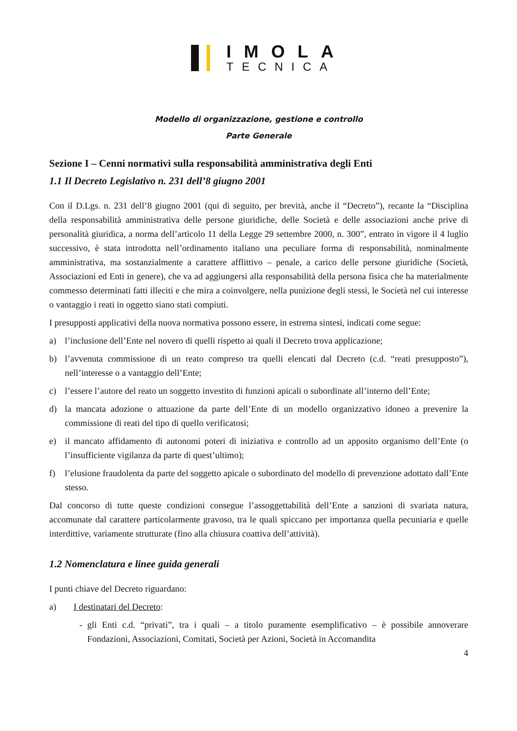IMOLA
TECNICA
Modello di organizzazione, gestione e controllo
Parte Generale
Sezione I – Cenni normativi sulla responsabilità amministrativa degli Enti
1.1 Il Decreto Legislativo n. 231 dell’8 giugno 2001
Con il D.Lgs. n. 231 dell’8 giugno 2001 (qui di seguito, per brevità, anche il “Decreto”), recante la “Disciplina della responsabilità amministrativa delle persone giuridiche, delle Società e delle associazioni anche prive di personalità giuridica, a norma dell’articolo 11 della Legge 29 settembre 2000, n. 300”, entrato in vigore il 4 luglio successivo, è stata introdotta nell’ordinamento italiano una peculiare forma di responsabilità, nominalmente amministrativa, ma sostanzialmente a carattere afflittivo – penale, a carico delle persone giuridiche (Società, Associazioni ed Enti in genere), che va ad aggiungersi alla responsabilità della persona fisica che ha materialmente commesso determinati fatti illeciti e che mira a coinvolgere, nella punizione degli stessi, le Società nel cui interesse o vantaggio i reati in oggetto siano stati compiuti.
I presupposti applicativi della nuova normativa possono essere, in estrema sintesi, indicati come segue:
a) l’inclusione dell’Ente nel novero di quelli rispetto ai quali il Decreto trova applicazione;
b) l’avvenuta commissione di un reato compreso tra quelli elencati dal Decreto (c.d. “reati presupposto”), nell’interesse o a vantaggio dell’Ente;
c) l’essere l’autore del reato un soggetto investito di funzioni apicali o subordinate all’interno dell’Ente;
d) la mancata adozione o attuazione da parte dell’Ente di un modello organizzativo idoneo a prevenire la commissione di reati del tipo di quello verificatosi;
e) il mancato affidamento di autonomi poteri di iniziativa e controllo ad un apposito organismo dell’Ente (o l’insufficiente vigilanza da parte di quest’ultimo);
f) l’elusione fraudolenta da parte del soggetto apicale o subordinato del modello di prevenzione adottato dall’Ente stesso.
Dal concorso di tutte queste condizioni consegue l’assoggettabilità dell’Ente a sanzioni di svariata natura, accomunate dal carattere particolarmente gravoso, tra le quali spiccano per importanza quella pecuniaria e quelle interdittive, variamente strutturate (fino alla chiusura coattiva dell’attività).
1.2 Nomenclatura e linee guida generali
I punti chiave del Decreto riguardano:
a) I destinatari del Decreto:
- gli Enti c.d. “privati”, tra i quali – a titolo puramente esemplificativo – è possibile annoverare Fondazioni, Associazioni, Comitati, Società per Azioni, Società in Accomandita
4